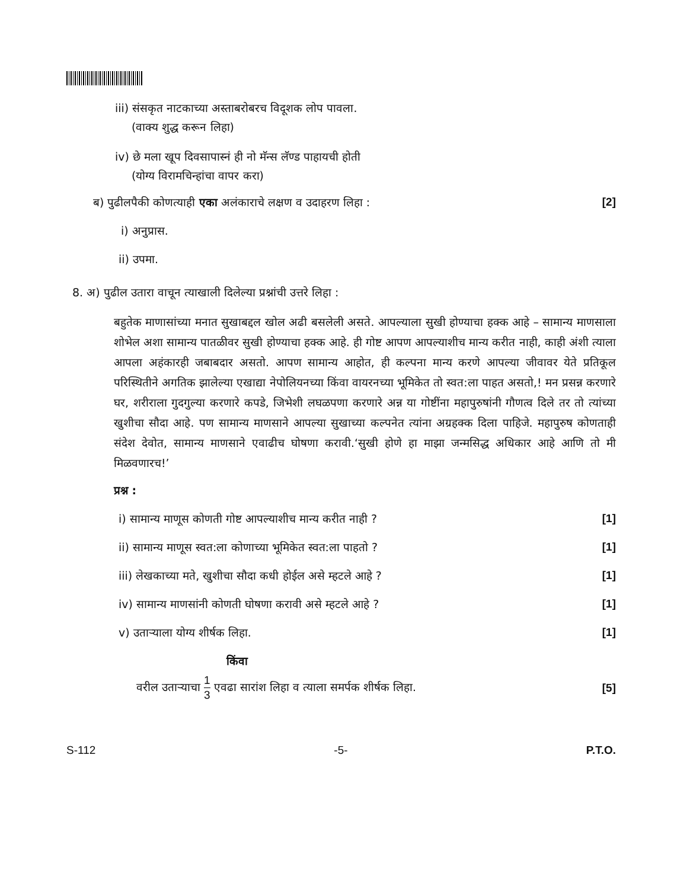iii) संसकृत नाटकाच्या अस्ताबरोबरच विदूशक लोप पावला.
(वाक्य शुद्ध करून लिहा)
iv) छे मला खूप दिवसापास्नं ही नो मॅन्स लॅण्ड पाहायची होती
(योग्य विरामचिन्हांचा वापर करा)
ब) पुढीलपैकी कोणत्याही एका अलंकाराचे लक्षण व उदाहरण लिहा :
[2]
i) अनुप्रास.
ii) उपमा.
8. अ) पुढील उतारा वाचून त्याखाली दिलेल्या प्रश्नांची उत्तरे लिहा :
बहुतेक माणासांच्या मनात सुखाबद्दल खोल अढी बसलेली असते. आपल्याला सुखी होण्याचा हक्क आहे – सामान्य माणसाला शोभेल अशा सामान्य पातळीवर सुखी होण्याचा हक्क आहे. ही गोष्ट आपण आपल्याशीच मान्य करीत नाही, काही अंशी त्याला आपला अहंकारही जबाबदार असतो. आपण सामान्य आहोत, ही कल्पना मान्य करणे आपल्या जीवावर येते प्रतिकूल परिस्थितीने अगतिक झालेल्या एखाद्या नेपोलियनच्या किंवा वायरनच्या भूमिकेत तो स्वत:ला पाहत असतो,! मन प्रसन्न करणारे घर, शरीराला गुदगुल्या करणारे कपडे, जिभेशी लघळपणा करणारे अन्न या गोष्टींना महापुरुषांनी गौणत्व दिले तर तो त्यांच्या खुशीचा सौदा आहे. पण सामान्य माणसाने आपल्या सुखाच्या कल्पनेत त्यांना अग्रहक्क दिला पाहिजे. महापुरुष कोणताही संदेश देवोत, सामान्य माणसाने एवाढीच घोषणा करावी.‘सुखी होणे हा माझा जन्मसिद्ध अधिकार आहे आणि तो मी मिळवणारच!’
प्रश्न :
i) सामान्य माणूस कोणती गोष्ट आपल्याशीच मान्य करीत नाही ?
[1]
ii) सामान्य माणूस स्वत:ला कोणाच्या भूमिकेत स्वत:ला पाहतो ?
[1]
iii) लेखकाच्या मते, खुशीचा सौदा कधी होईल असे म्हटले आहे ?
[1]
iv) सामान्य माणसांनी कोणती घोषणा करावी असे म्हटले आहे ?
[1]
v) उताऱ्याला योग्य शीर्षक लिहा.
[1]
किंवा
वरील उताऱ्याचा 1 3 एवढा सारांश लिहा व त्याला समर्पक शीर्षक लिहा.
[5]
S-112 -5- P.T.O.